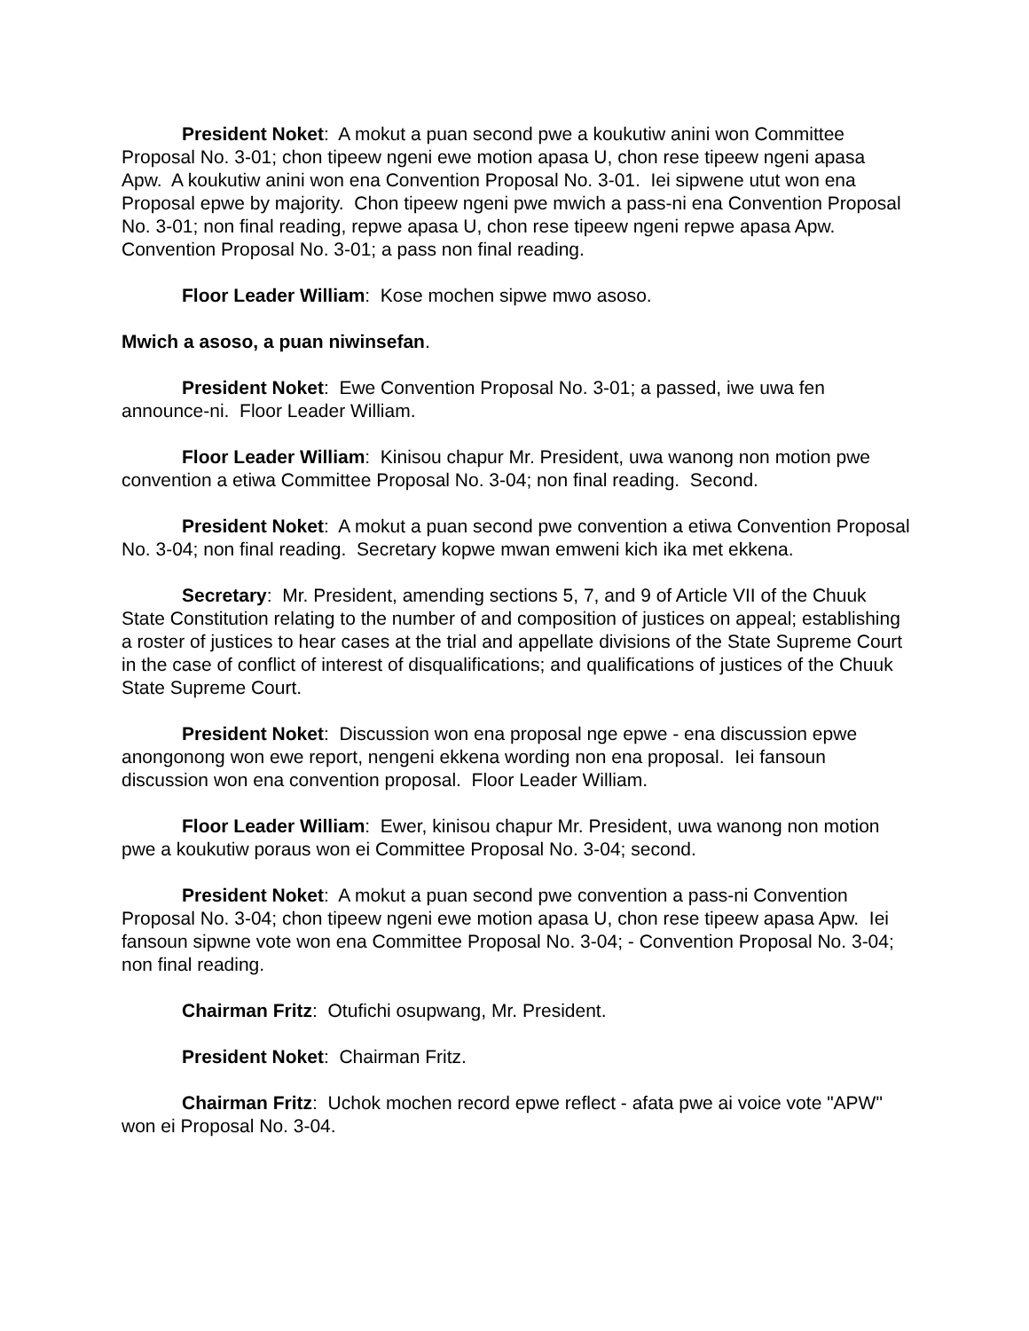President Noket: A mokut a puan second pwe a koukutiw anini won Committee Proposal No. 3-01; chon tipeew ngeni ewe motion apasa U, chon rese tipeew ngeni apasa Apw. A koukutiw anini won ena Convention Proposal No. 3-01. Iei sipwene utut won ena Proposal epwe by majority. Chon tipeew ngeni pwe mwich a pass-ni ena Convention Proposal No. 3-01; non final reading, repwe apasa U, chon rese tipeew ngeni repwe apasa Apw. Convention Proposal No. 3-01; a pass non final reading.
Floor Leader William: Kose mochen sipwe mwo asoso.
Mwich a asoso, a puan niwinsefan.
President Noket: Ewe Convention Proposal No. 3-01; a passed, iwe uwa fen announce-ni. Floor Leader William.
Floor Leader William: Kinisou chapur Mr. President, uwa wanong non motion pwe convention a etiwa Committee Proposal No. 3-04; non final reading. Second.
President Noket: A mokut a puan second pwe convention a etiwa Convention Proposal No. 3-04; non final reading. Secretary kopwe mwan emweni kich ika met ekkena.
Secretary: Mr. President, amending sections 5, 7, and 9 of Article VII of the Chuuk State Constitution relating to the number of and composition of justices on appeal; establishing a roster of justices to hear cases at the trial and appellate divisions of the State Supreme Court in the case of conflict of interest of disqualifications; and qualifications of justices of the Chuuk State Supreme Court.
President Noket: Discussion won ena proposal nge epwe - ena discussion epwe anongonong won ewe report, nengeni ekkena wording non ena proposal. Iei fansoun discussion won ena convention proposal. Floor Leader William.
Floor Leader William: Ewer, kinisou chapur Mr. President, uwa wanong non motion pwe a koukutiw poraus won ei Committee Proposal No. 3-04; second.
President Noket: A mokut a puan second pwe convention a pass-ni Convention Proposal No. 3-04; chon tipeew ngeni ewe motion apasa U, chon rese tipeew apasa Apw. Iei fansoun sipwne vote won ena Committee Proposal No. 3-04; - Convention Proposal No. 3-04; non final reading.
Chairman Fritz: Otufichi osupwang, Mr. President.
President Noket: Chairman Fritz.
Chairman Fritz: Uchok mochen record epwe reflect - afata pwe ai voice vote "APW" won ei Proposal No. 3-04.